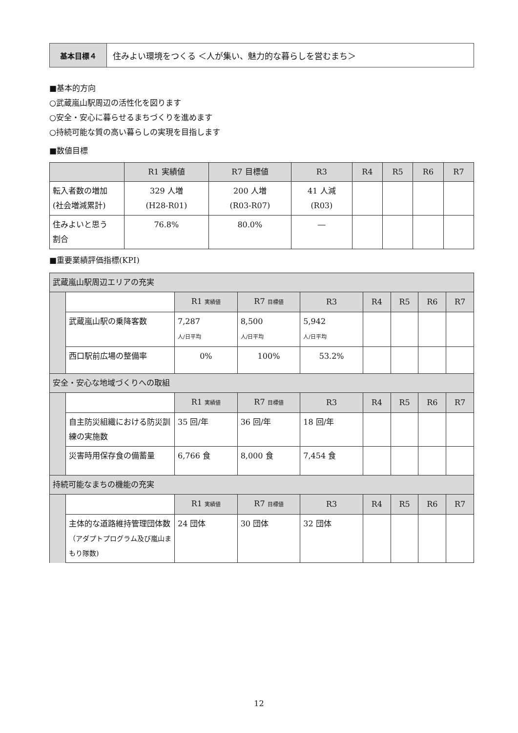基本目標４ 住みよい環境をつくる ＜人が集い、魅力的な暮らしを営むまち＞
■基本的方向
○武蔵嵐山駅周辺の活性化を図ります
○安全・安心に暮らせるまちづくりを進めます
○持続可能な質の高い暮らしの実現を目指します
■数値目標
| | R1 実績値 | R7 目標値 | R3 | R4 | R5 | R6 | R7 |
| --- | --- | --- | --- | --- | --- | --- | --- |
| 転入者数の増加 (社会増減累計) | 329 人増 (H28-R01) | 200 人増 (R03-R07) | 41 人減 (R03) | | | | |
| 住みよいと思う 割合 | 76.8% | 80.0% | ― | | | | |
■重要業績評価指標(KPI)
| 武蔵嵐山駅周辺エリアの充実 | | | | | | | | |
| | | R1 実績値 | R7 目標値 | R3 | R4 | R5 | R6 | R7 |
| | 武蔵嵐山駅の乗降客数 | 7,287 人/日平均 | 8,500 人/日平均 | 5,942 人/日平均 | | | | |
| | 西口駅前広場の整備率 | 0% | 100% | 53.2% | | | | |
| 安全・安心な地域づくりへの取組 | | | | | | | | |
| | | R1 実績値 | R7 目標値 | R3 | R4 | R5 | R6 | R7 |
| | 自主防災組織における防災訓練の実施数 | 35 回/年 | 36 回/年 | 18 回/年 | | | | |
| | 災害時用保存食の備蓄量 | 6,766 食 | 8,000 食 | 7,454 食 | | | | |
| 持続可能なまちの機能の充実 | | | | | | | | |
| | | R1 実績値 | R7 目標値 | R3 | R4 | R5 | R6 | R7 |
| | 主体的な道路維持管理団体数 （アダプトプログラム及び嵐山まもり隊数) | 24 団体 | 30 団体 | 32 団体 | | | | |
12